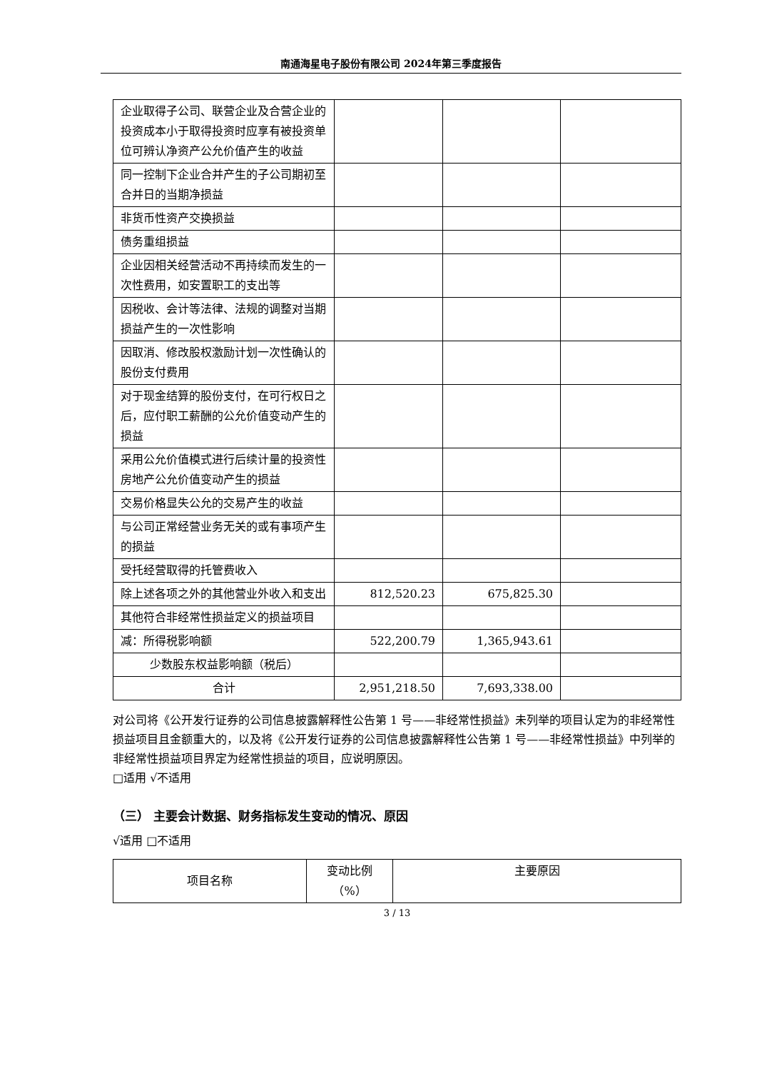南通海星电子股份有限公司 2024年第三季度报告
| 企业取得子公司、联营企业及合营企业的投资成本小于取得投资时应享有被投资单位可辨认净资产公允价值产生的收益 | | | |
| 同一控制下企业合并产生的子公司期初至合并日的当期净损益 | | | |
| 非货币性资产交换损益 | | | |
| 债务重组损益 | | | |
| 企业因相关经营活动不再持续而发生的一次性费用，如安置职工的支出等 | | | |
| 因税收、会计等法律、法规的调整对当期损益产生的一次性影响 | | | |
| 因取消、修改股权激励计划一次性确认的股份支付费用 | | | |
| 对于现金结算的股份支付，在可行权日之后，应付职工薪酬的公允价值变动产生的损益 | | | |
| 采用公允价值模式进行后续计量的投资性房地产公允价值变动产生的损益 | | | |
| 交易价格显失公允的交易产生的收益 | | | |
| 与公司正常经营业务无关的或有事项产生的损益 | | | |
| 受托经营取得的托管费收入 | | | |
| 除上述各项之外的其他营业外收入和支出 | 812,520.23 | 675,825.30 | |
| 其他符合非经常性损益定义的损益项目 | | | |
| 减：所得税影响额 | 522,200.79 | 1,365,943.61 | |
| 少数股东权益影响额（税后） | | | |
| 合计 | 2,951,218.50 | 7,693,338.00 | |
对公司将《公开发行证券的公司信息披露解释性公告第 1 号——非经常性损益》未列举的项目认定为的非经常性损益项目且金额重大的，以及将《公开发行证券的公司信息披露解释性公告第 1 号——非经常性损益》中列举的非经常性损益项目界定为经常性损益的项目，应说明原因。
□适用 √不适用
（三） 主要会计数据、财务指标发生变动的情况、原因
√适用 □不适用
| 项目名称 | 变动比例 （%） | 主要原因 |
3 / 13